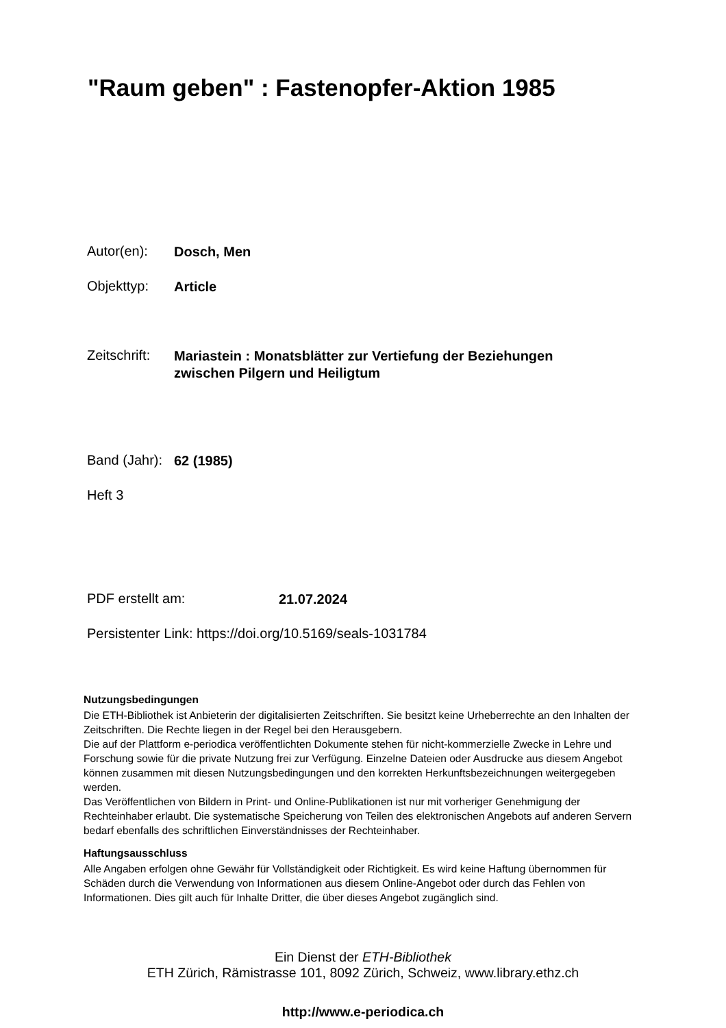"Raum geben" : Fastenopfer-Aktion 1985
Autor(en): Dosch, Men
Objekttyp: Article
Zeitschrift: Mariastein : Monatsblätter zur Vertiefung der Beziehungen
zwischen Pilgern und Heiligtum
Band (Jahr): 62 (1985)
Heft 3
PDF erstellt am: 21.07.2024
Persistenter Link: https://doi.org/10.5169/seals-1031784
Nutzungsbedingungen
Die ETH-Bibliothek ist Anbieterin der digitalisierten Zeitschriften. Sie besitzt keine Urheberrechte an den Inhalten der Zeitschriften. Die Rechte liegen in der Regel bei den Herausgebern.
Die auf der Plattform e-periodica veröffentlichten Dokumente stehen für nicht-kommerzielle Zwecke in Lehre und Forschung sowie für die private Nutzung frei zur Verfügung. Einzelne Dateien oder Ausdrucke aus diesem Angebot können zusammen mit diesen Nutzungsbedingungen und den korrekten Herkunftsbezeichnungen weitergegeben werden.
Das Veröffentlichen von Bildern in Print- und Online-Publikationen ist nur mit vorheriger Genehmigung der Rechteinhaber erlaubt. Die systematische Speicherung von Teilen des elektronischen Angebots auf anderen Servern bedarf ebenfalls des schriftlichen Einverständnisses der Rechteinhaber.
Haftungsausschluss
Alle Angaben erfolgen ohne Gewähr für Vollständigkeit oder Richtigkeit. Es wird keine Haftung übernommen für Schäden durch die Verwendung von Informationen aus diesem Online-Angebot oder durch das Fehlen von Informationen. Dies gilt auch für Inhalte Dritter, die über dieses Angebot zugänglich sind.
Ein Dienst der ETH-Bibliothek
ETH Zürich, Rämistrasse 101, 8092 Zürich, Schweiz, www.library.ethz.ch
http://www.e-periodica.ch